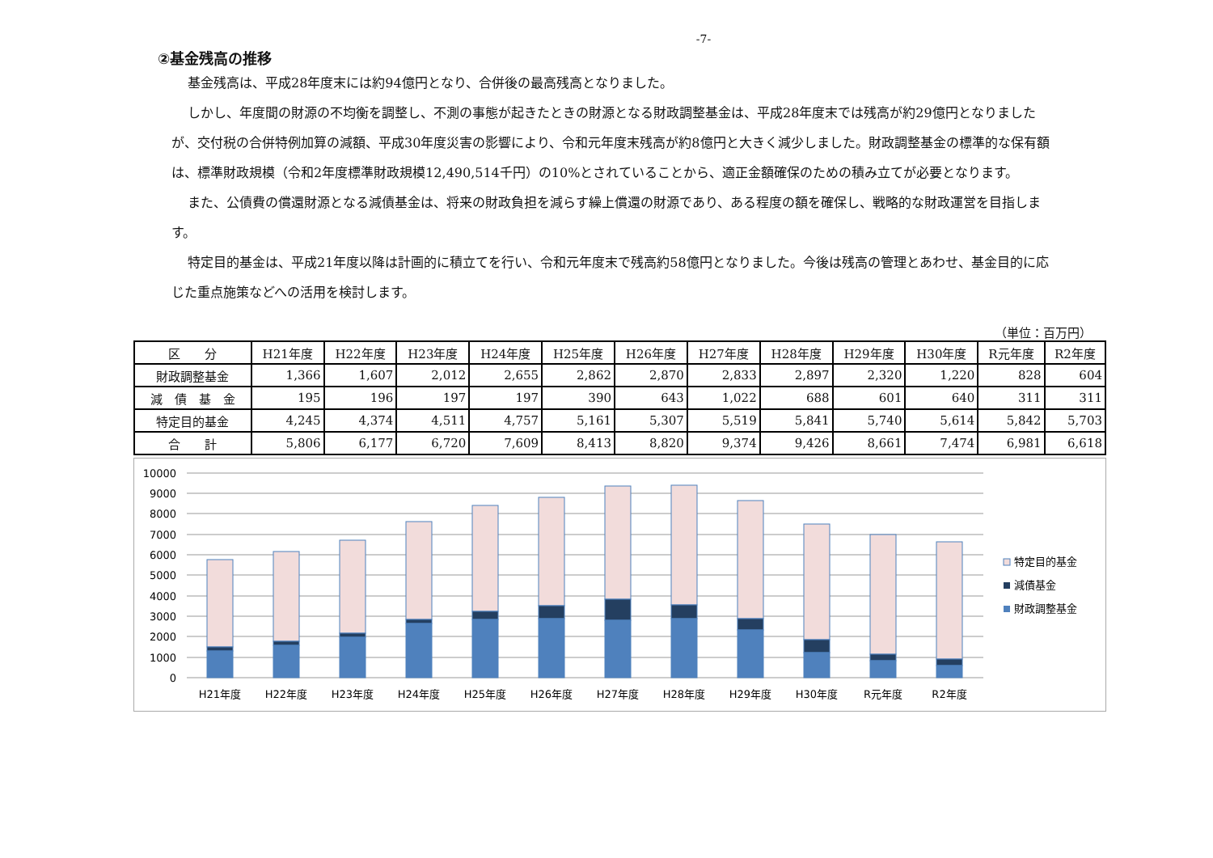-7-
②基金残高の推移
基金残高は、平成28年度末には約94億円となり、合併後の最高残高となりました。
しかし、年度間の財源の不均衡を調整し、不測の事態が起きたときの財源となる財政調整基金は、平成28年度末では残高が約29億円となりましたが、交付税の合併特例加算の減額、平成30年度災害の影響により、令和元年度末残高が約8億円と大きく減少しました。財政調整基金の標準的な保有額は、標準財政規模（令和2年度標準財政規模12,490,514千円）の10%とされていることから、適正金額確保のための積み立てが必要となります。
また、公債費の償還財源となる減債基金は、将来の財政負担を減らす繰上償還の財源であり、ある程度の額を確保し、戦略的な財政運営を目指します。
特定目的基金は、平成21年度以降は計画的に積立てを行い、令和元年度末で残高約58億円となりました。今後は残高の管理とあわせ、基金目的に応じた重点施策などへの活用を検討します。
（単位：百万円）
| 区 分 | H21年度 | H22年度 | H23年度 | H24年度 | H25年度 | H26年度 | H27年度 | H28年度 | H29年度 | H30年度 | R元年度 | R2年度 |
| --- | --- | --- | --- | --- | --- | --- | --- | --- | --- | --- | --- | --- |
| 財政調整基金 | 1,366 | 1,607 | 2,012 | 2,655 | 2,862 | 2,870 | 2,833 | 2,897 | 2,320 | 1,220 | 828 | 604 |
| 減 債 基 金 | 195 | 196 | 197 | 197 | 390 | 643 | 1,022 | 688 | 601 | 640 | 311 | 311 |
| 特定目的基金 | 4,245 | 4,374 | 4,511 | 4,757 | 5,161 | 5,307 | 5,519 | 5,841 | 5,740 | 5,614 | 5,842 | 5,703 |
| 合 計 | 5,806 | 6,177 | 6,720 | 7,609 | 8,413 | 8,820 | 9,374 | 9,426 | 8,661 | 7,474 | 6,981 | 6,618 |
10000
9000
8000
7000
6000
5000
4000
3000
2000
1000
0
H21年度
H22年度
H23年度
H24年度
H25年度
H26年度
H27年度
H28年度
H29年度
H30年度
R元年度
R2年度
特定目的基金
減債基金
財政調整基金